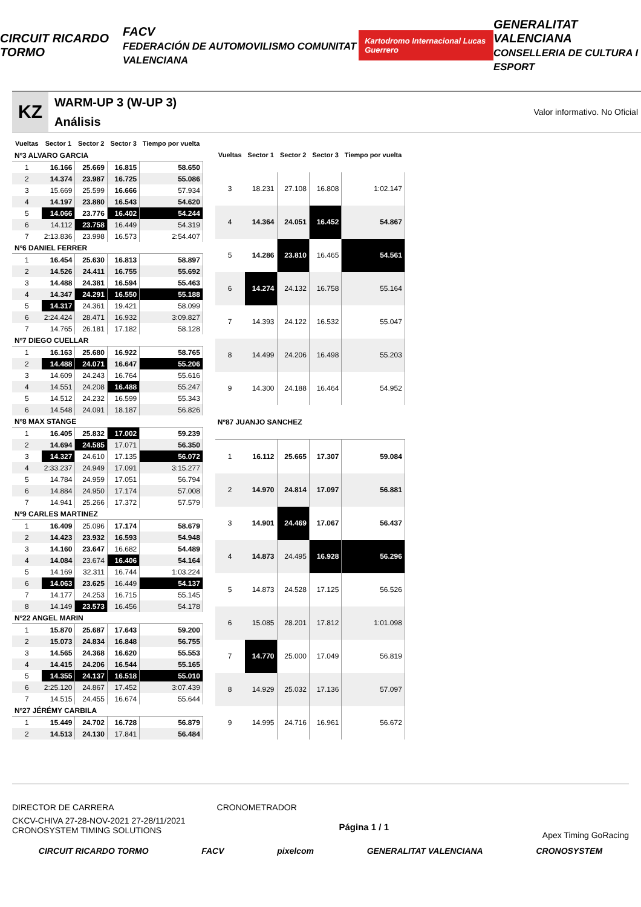CIRCUIT RICARDO TORMO FACV
FEDERACIÓN DE AUTOMOVILISMO COMUNITAT VALENCIANA Kartodromo Internacional Lucas Guerrero GENERALITAT VALENCIANA
CONSELLERIA DE CULTURA I ESPORT
KZ
WARM-UP 3 (W-UP 3)
Análisis
Valor informativo. No Oficial
| Vueltas | Sector 1 | Sector 2 | Sector 3 | Tiempo por vuelta |
| --- | --- | --- | --- | --- |
| Nº3 ALVARO GARCIA | | | | |
| 1 | 16.166 | 25.669 | 16.815 | 58.650 |
| 2 | 14.374 | 23.987 | 16.725 | 55.086 |
| 3 | 15.669 | 25.599 | 16.666 | 57.934 |
| 4 | 14.197 | 23.880 | 16.543 | 54.620 |
| 5 | 14.066 | 23.776 | 16.402 | 54.244 |
| 6 | 14.112 | 23.758 | 16.449 | 54.319 |
| 7 | 2:13.836 | 23.998 | 16.573 | 2:54.407 |
| Nº6 DANIEL FERRER | | | | |
| 1 | 16.454 | 25.630 | 16.813 | 58.897 |
| 2 | 14.526 | 24.411 | 16.755 | 55.692 |
| 3 | 14.488 | 24.381 | 16.594 | 55.463 |
| 4 | 14.347 | 24.291 | 16.550 | 55.188 |
| 5 | 14.317 | 24.361 | 19.421 | 58.099 |
| 6 | 2:24.424 | 28.471 | 16.932 | 3:09.827 |
| 7 | 14.765 | 26.181 | 17.182 | 58.128 |
| Nº7 DIEGO CUELLAR | | | | |
| 1 | 16.163 | 25.680 | 16.922 | 58.765 |
| 2 | 14.488 | 24.071 | 16.647 | 55.206 |
| 3 | 14.609 | 24.243 | 16.764 | 55.616 |
| 4 | 14.551 | 24.208 | 16.488 | 55.247 |
| 5 | 14.512 | 24.232 | 16.599 | 55.343 |
| 6 | 14.548 | 24.091 | 18.187 | 56.826 |
| Nº8 MAX STANGE | | | | |
| 1 | 16.405 | 25.832 | 17.002 | 59.239 |
| 2 | 14.694 | 24.585 | 17.071 | 56.350 |
| 3 | 14.327 | 24.610 | 17.135 | 56.072 |
| 4 | 2:33.237 | 24.949 | 17.091 | 3:15.277 |
| 5 | 14.784 | 24.959 | 17.051 | 56.794 |
| 6 | 14.884 | 24.950 | 17.174 | 57.008 |
| 7 | 14.941 | 25.266 | 17.372 | 57.579 |
| Nº9 CARLES MARTINEZ | | | | |
| 1 | 16.409 | 25.096 | 17.174 | 58.679 |
| 2 | 14.423 | 23.932 | 16.593 | 54.948 |
| 3 | 14.160 | 23.647 | 16.682 | 54.489 |
| 4 | 14.084 | 23.674 | 16.406 | 54.164 |
| 5 | 14.169 | 32.311 | 16.744 | 1:03.224 |
| 6 | 14.063 | 23.625 | 16.449 | 54.137 |
| 7 | 14.177 | 24.253 | 16.715 | 55.145 |
| 8 | 14.149 | 23.573 | 16.456 | 54.178 |
| Nº22 ANGEL MARIN | | | | |
| 1 | 15.870 | 25.687 | 17.643 | 59.200 |
| 2 | 15.073 | 24.834 | 16.848 | 56.755 |
| 3 | 14.565 | 24.368 | 16.620 | 55.553 |
| 4 | 14.415 | 24.206 | 16.544 | 55.165 |
| 5 | 14.355 | 24.137 | 16.518 | 55.010 |
| 6 | 2:25.120 | 24.867 | 17.452 | 3:07.439 |
| 7 | 14.515 | 24.455 | 16.674 | 55.644 |
| Nº27 JÉRÉMY CARBILA | | | | |
| 1 | 15.449 | 24.702 | 16.728 | 56.879 |
| 2 | 14.513 | 24.130 | 17.841 | 56.484 |
| Vueltas | Sector 1 | Sector 2 | Sector 3 | Tiempo por vuelta |
| --- | --- | --- | --- | --- |
| 3 | 18.231 | 27.108 | 16.808 | 1:02.147 |
| 4 | 14.364 | 24.051 | 16.452 | 54.867 |
| 5 | 14.286 | 23.810 | 16.465 | 54.561 |
| 6 | 14.274 | 24.132 | 16.758 | 55.164 |
| 7 | 14.393 | 24.122 | 16.532 | 55.047 |
| 8 | 14.499 | 24.206 | 16.498 | 55.203 |
| 9 | 14.300 | 24.188 | 16.464 | 54.952 |
| Nº87 JUANJO SANCHEZ | | | | |
| 1 | 16.112 | 25.665 | 17.307 | 59.084 |
| 2 | 14.970 | 24.814 | 17.097 | 56.881 |
| 3 | 14.901 | 24.469 | 17.067 | 56.437 |
| 4 | 14.873 | 24.495 | 16.928 | 56.296 |
| 5 | 14.873 | 24.528 | 17.125 | 56.526 |
| 6 | 15.085 | 28.201 | 17.812 | 1:01.098 |
| 7 | 14.770 | 25.000 | 17.049 | 56.819 |
| 8 | 14.929 | 25.032 | 17.136 | 57.097 |
| 9 | 14.995 | 24.716 | 16.961 | 56.672 |
DIRECTOR DE CARRERA CRONOMETRADOR
CKCV-CHIVA 27-28-NOV-2021 27-28/11/2021
CRONOSYSTEM TIMING SOLUTIONS
Página 1 / 1
Apex Timing GoRacing
CIRCUIT RICARDO TORMO FACV pixelcom GENERALITAT VALENCIANA CRONOSYSTEM